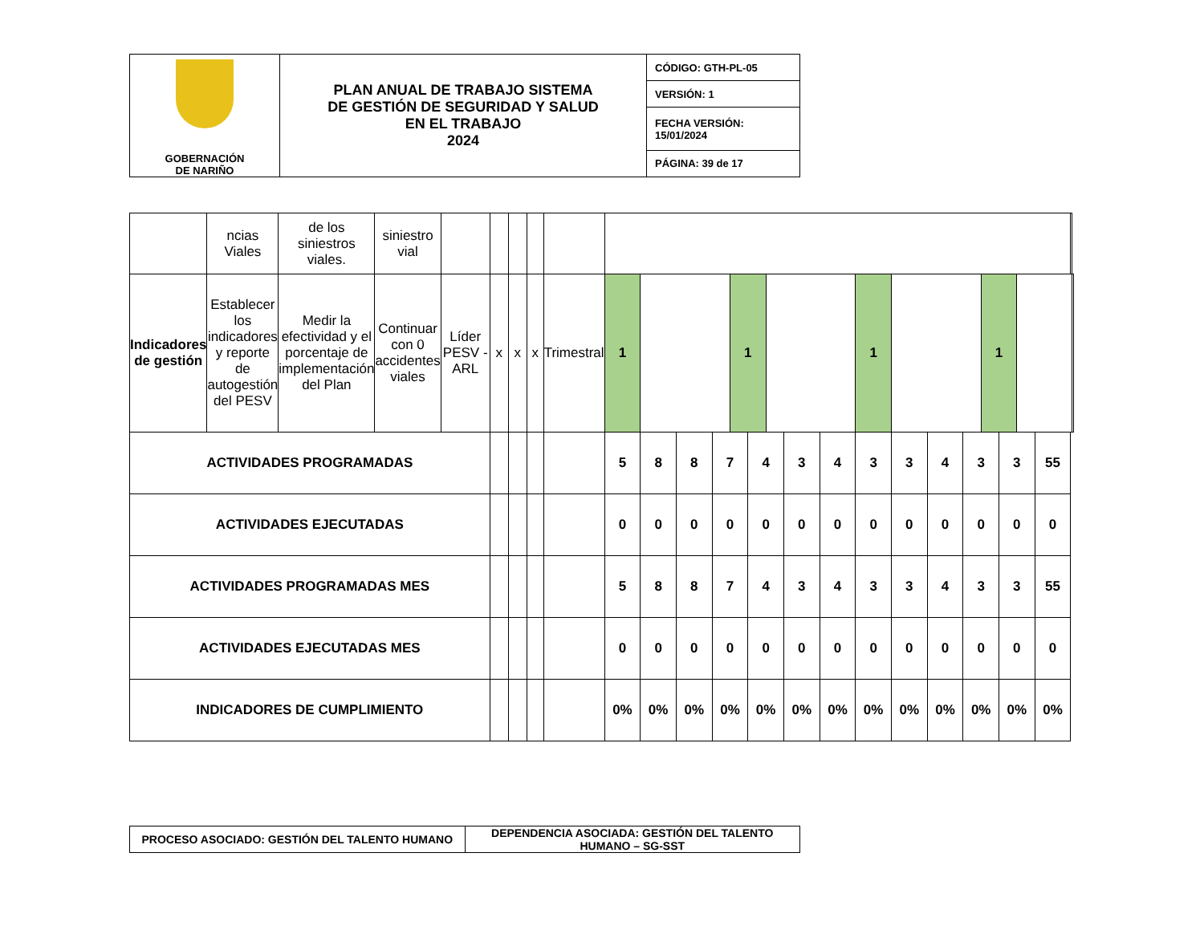| GOBERNACIÓN DE NARIÑO | PLAN ANUAL DE TRABAJO SISTEMA DE GESTIÓN DE SEGURIDAD Y SALUD EN EL TRABAJO 2024 | CÓDIGO: GTH-PL-05 |
| | | VERSIÓN: 1 |
| | | FECHA VERSIÓN: 15/01/2024 |
| | | PÁGINA: 39 de 17 |
| | ncias Viales | de los siniestros viales. | siniestro vial | | | | | | | | | | | | | | | | | | | | | | | | |
| Indicadores de gestión | Establecer los indicadores y reporte de autogestión del PESV | Medir la efectividad y el porcentaje de implementación del Plan | Continuar con 0 accidentes viales | Líder PESV - ARL | x | x | x | Trimestral | 1 | | | | 1 | | | | | 1 | | | | 1 | | | | | |
| ACTIVIDADES PROGRAMADAS | | | | | | | | | 5 | 8 | 8 | 7 | | 4 | | 3 | 4 | 3 | 3 | 4 | 3 | | 3 | | 55 | | |
| ACTIVIDADES EJECUTADAS | | | | | | | | | 0 | 0 | 0 | 0 | | 0 | | 0 | 0 | 0 | 0 | 0 | 0 | | 0 | | 0 | | |
| ACTIVIDADES PROGRAMADAS MES | | | | | | | | | 5 | 8 | 8 | 7 | | 4 | | 3 | 4 | 3 | 3 | 4 | 3 | | 3 | | 55 | | |
| ACTIVIDADES EJECUTADAS MES | | | | | | | | | 0 | 0 | 0 | 0 | | 0 | | 0 | 0 | 0 | 0 | 0 | 0 | | 0 | | 0 | | |
| INDICADORES DE CUMPLIMIENTO | | | | | | | | | 0% | 0% | 0% | 0% | | 0% | | 0% | 0% | 0% | 0% | 0% | 0% | | 0% | | 0% | | |
| PROCESO ASOCIADO: GESTIÓN DEL TALENTO HUMANO | DEPENDENCIA ASOCIADA: GESTIÓN DEL TALENTO HUMANO – SG-SST |